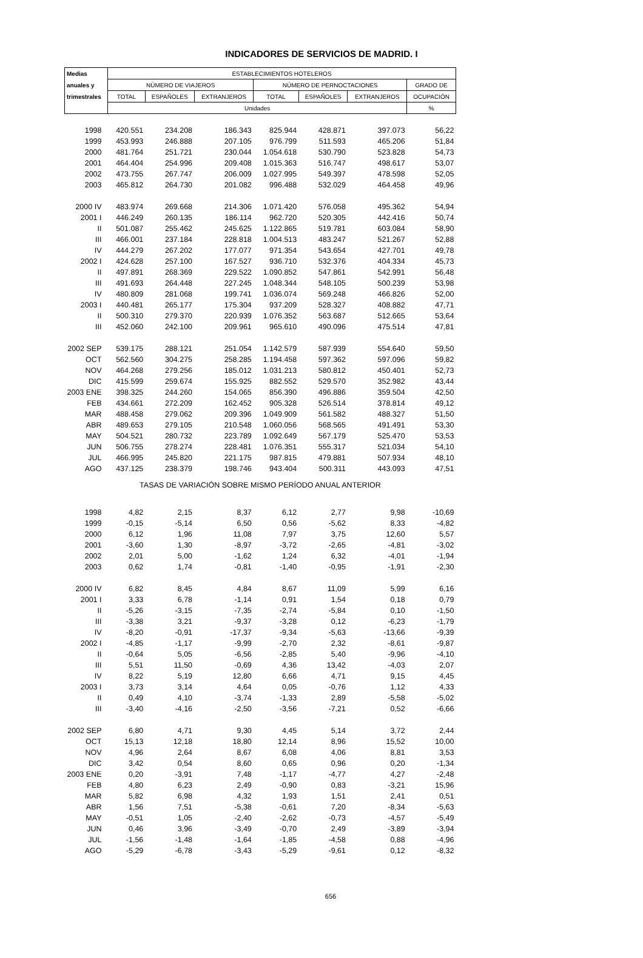INDICADORES DE SERVICIOS DE MADRID. I
| Medias | ESTABLECIMIENTOS HOTELEROS | | | | | | |
| --- | --- | --- | --- | --- | --- | --- | --- |
| anuales y | NÚMERO DE VIAJEROS | | | NÚMERO DE PERNOCTACIONES | | | GRADO DE |
| trimestrales | TOTAL | ESPAÑOLES | EXTRANJEROS | TOTAL | ESPAÑOLES | EXTRANJEROS | OCUPACIÓN |
| | Unidades | | | | | | % |
| 1998 | 420.551 | 234.208 | 186.343 | 825.944 | 428.871 | 397.073 | 56,22 |
| 1999 | 453.993 | 246.888 | 207.105 | 976.799 | 511.593 | 465.206 | 51,84 |
| 2000 | 481.764 | 251.721 | 230.044 | 1.054.618 | 530.790 | 523.828 | 54,73 |
| 2001 | 464.404 | 254.996 | 209.408 | 1.015.363 | 516.747 | 498.617 | 53,07 |
| 2002 | 473.755 | 267.747 | 206.009 | 1.027.995 | 549.397 | 478.598 | 52,05 |
| 2003 | 465.812 | 264.730 | 201.082 | 996.488 | 532.029 | 464.458 | 49,96 |
| 2000 IV | 483.974 | 269.668 | 214.306 | 1.071.420 | 576.058 | 495.362 | 54,94 |
| 2001 I | 446.249 | 260.135 | 186.114 | 962.720 | 520.305 | 442.416 | 50,74 |
| II | 501.087 | 255.462 | 245.625 | 1.122.865 | 519.781 | 603.084 | 58,90 |
| III | 466.001 | 237.184 | 228.818 | 1.004.513 | 483.247 | 521.267 | 52,88 |
| IV | 444.279 | 267.202 | 177.077 | 971.354 | 543.654 | 427.701 | 49,78 |
| 2002 I | 424.628 | 257.100 | 167.527 | 936.710 | 532.376 | 404.334 | 45,73 |
| II | 497.891 | 268.369 | 229.522 | 1.090.852 | 547.861 | 542.991 | 56,48 |
| III | 491.693 | 264.448 | 227.245 | 1.048.344 | 548.105 | 500.239 | 53,98 |
| IV | 480.809 | 281.068 | 199.741 | 1.036.074 | 569.248 | 466.826 | 52,00 |
| 2003 I | 440.481 | 265.177 | 175.304 | 937.209 | 528.327 | 408.882 | 47,71 |
| II | 500.310 | 279.370 | 220.939 | 1.076.352 | 563.687 | 512.665 | 53,64 |
| III | 452.060 | 242.100 | 209.961 | 965.610 | 490.096 | 475.514 | 47,81 |
| 2002 SEP | 539.175 | 288.121 | 251.054 | 1.142.579 | 587.939 | 554.640 | 59,50 |
| OCT | 562.560 | 304.275 | 258.285 | 1.194.458 | 597.362 | 597.096 | 59,82 |
| NOV | 464.268 | 279.256 | 185.012 | 1.031.213 | 580.812 | 450.401 | 52,73 |
| DIC | 415.599 | 259.674 | 155.925 | 882.552 | 529.570 | 352.982 | 43,44 |
| 2003 ENE | 398.325 | 244.260 | 154.065 | 856.390 | 496.886 | 359.504 | 42,50 |
| FEB | 434.661 | 272.209 | 162.452 | 905.328 | 526.514 | 378.814 | 49,12 |
| MAR | 488.458 | 279.062 | 209.396 | 1.049.909 | 561.582 | 488.327 | 51,50 |
| ABR | 489.653 | 279.105 | 210.548 | 1.060.056 | 568.565 | 491.491 | 53,30 |
| MAY | 504.521 | 280.732 | 223.789 | 1.092.649 | 567.179 | 525.470 | 53,53 |
| JUN | 506.755 | 278.274 | 228.481 | 1.076.351 | 555.317 | 521.034 | 54,10 |
| JUL | 466.995 | 245.820 | 221.175 | 987.815 | 479.881 | 507.934 | 48,10 |
| AGO | 437.125 | 238.379 | 198.746 | 943.404 | 500.311 | 443.093 | 47,51 |
| TASAS DE VARIACIÓN SOBRE MISMO PERÍODO ANUAL ANTERIOR | | | | | | | |
| 1998 | 4,82 | 2,15 | 8,37 | 6,12 | 2,77 | 9,98 | -10,69 |
| 1999 | -0,15 | -5,14 | 6,50 | 0,56 | -5,62 | 8,33 | -4,82 |
| 2000 | 6,12 | 1,96 | 11,08 | 7,97 | 3,75 | 12,60 | 5,57 |
| 2001 | -3,60 | 1,30 | -8,97 | -3,72 | -2,65 | -4,81 | -3,02 |
| 2002 | 2,01 | 5,00 | -1,62 | 1,24 | 6,32 | -4,01 | -1,94 |
| 2003 | 0,62 | 1,74 | -0,81 | -1,40 | -0,95 | -1,91 | -2,30 |
| 2000 IV | 6,82 | 8,45 | 4,84 | 8,67 | 11,09 | 5,99 | 6,16 |
| 2001 I | 3,33 | 6,78 | -1,14 | 0,91 | 1,54 | 0,18 | 0,79 |
| II | -5,26 | -3,15 | -7,35 | -2,74 | -5,84 | 0,10 | -1,50 |
| III | -3,38 | 3,21 | -9,37 | -3,28 | 0,12 | -6,23 | -1,79 |
| IV | -8,20 | -0,91 | -17,37 | -9,34 | -5,63 | -13,66 | -9,39 |
| 2002 I | -4,85 | -1,17 | -9,99 | -2,70 | 2,32 | -8,61 | -9,87 |
| II | -0,64 | 5,05 | -6,56 | -2,85 | 5,40 | -9,96 | -4,10 |
| III | 5,51 | 11,50 | -0,69 | 4,36 | 13,42 | -4,03 | 2,07 |
| IV | 8,22 | 5,19 | 12,80 | 6,66 | 4,71 | 9,15 | 4,45 |
| 2003 I | 3,73 | 3,14 | 4,64 | 0,05 | -0,76 | 1,12 | 4,33 |
| II | 0,49 | 4,10 | -3,74 | -1,33 | 2,89 | -5,58 | -5,02 |
| III | -3,40 | -4,16 | -2,50 | -3,56 | -7,21 | 0,52 | -6,66 |
| 2002 SEP | 6,80 | 4,71 | 9,30 | 4,45 | 5,14 | 3,72 | 2,44 |
| OCT | 15,13 | 12,18 | 18,80 | 12,14 | 8,96 | 15,52 | 10,00 |
| NOV | 4,96 | 2,64 | 8,67 | 6,08 | 4,06 | 8,81 | 3,53 |
| DIC | 3,42 | 0,54 | 8,60 | 0,65 | 0,96 | 0,20 | -1,34 |
| 2003 ENE | 0,20 | -3,91 | 7,48 | -1,17 | -4,77 | 4,27 | -2,48 |
| FEB | 4,80 | 6,23 | 2,49 | -0,90 | 0,83 | -3,21 | 15,96 |
| MAR | 5,82 | 6,98 | 4,32 | 1,93 | 1,51 | 2,41 | 0,51 |
| ABR | 1,56 | 7,51 | -5,38 | -0,61 | 7,20 | -8,34 | -5,63 |
| MAY | -0,51 | 1,05 | -2,40 | -2,62 | -0,73 | -4,57 | -5,49 |
| JUN | 0,46 | 3,96 | -3,49 | -0,70 | 2,49 | -3,89 | -3,94 |
| JUL | -1,56 | -1,48 | -1,64 | -1,85 | -4,58 | 0,88 | -4,96 |
| AGO | -5,29 | -6,78 | -3,43 | -5,29 | -9,61 | 0,12 | -8,32 |
656